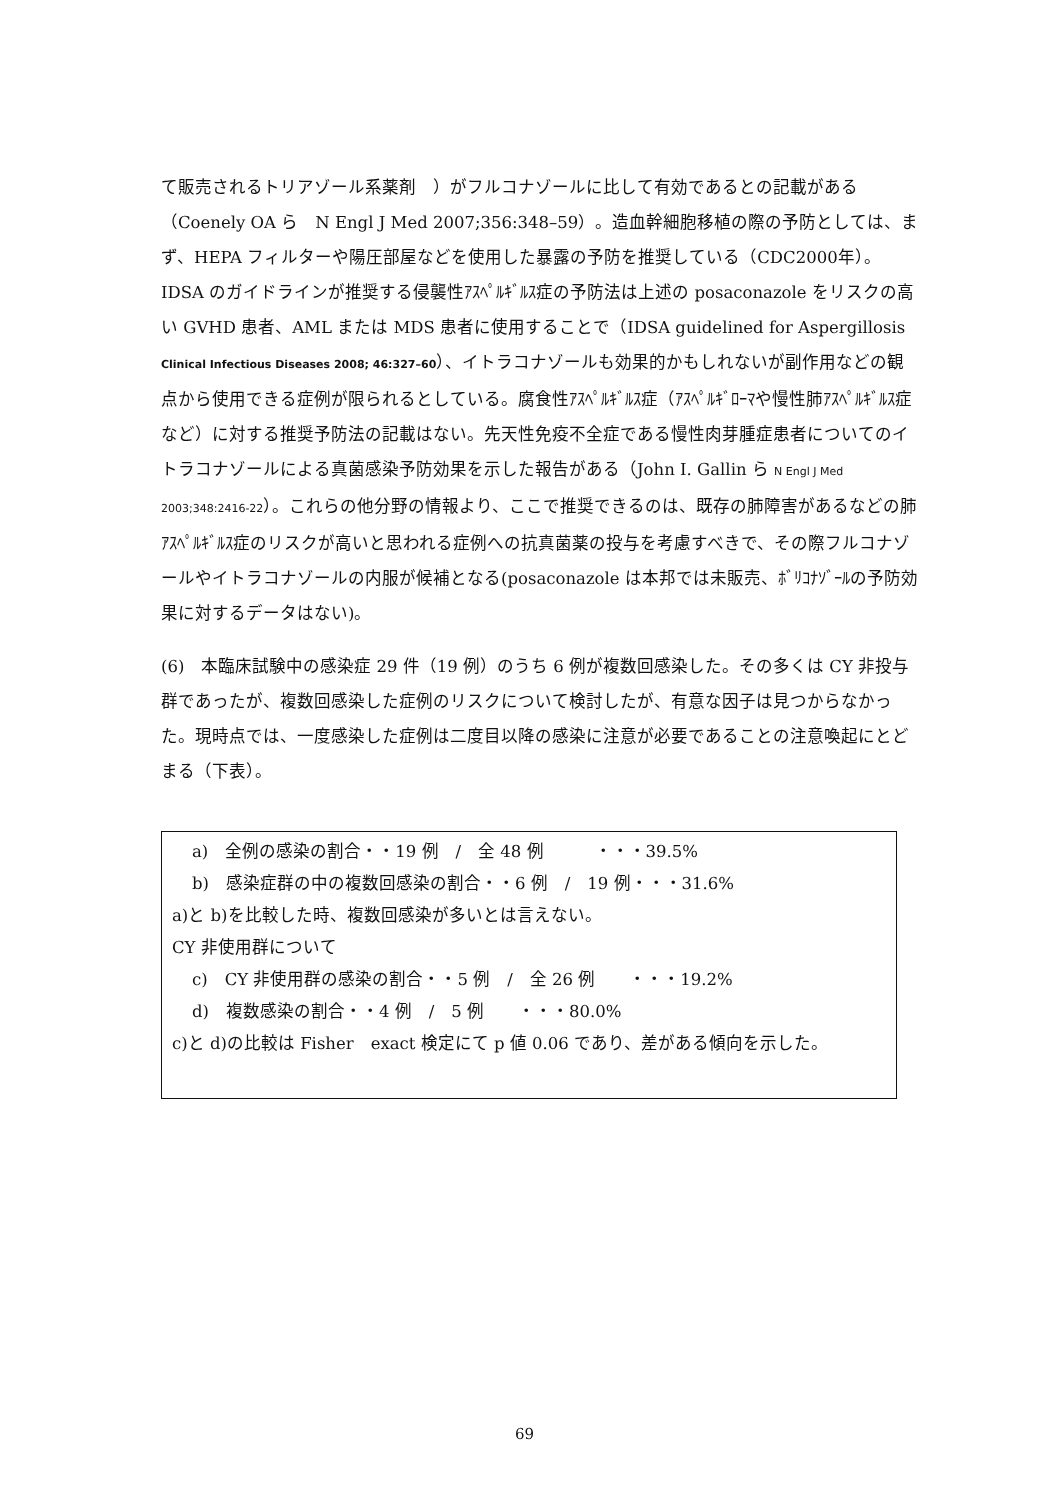て販売されるトリアゾール系薬剤　）がフルコナゾールに比して有効であるとの記載がある（Coenely OA ら　N Engl J Med 2007;356:348–59）。造血幹細胞移植の際の予防としては、まず、HEPA フィルターや陽圧部屋などを使用した暴露の予防を推奨している（CDC2000年）。IDSA のガイドラインが推奨する侵襲性ｱｽﾍﾟﾙｷﾞﾙｽ症の予防法は上述の posaconazole をリスクの高い GVHD 患者、AML または MDS 患者に使用することで（IDSA guidelined for Aspergillosis Clinical Infectious Diseases 2008; 46:327–60）、イトラコナゾールも効果的かもしれないが副作用などの観点から使用できる症例が限られるとしている。腐食性ｱｽﾍﾟﾙｷﾞﾙｽ症（ｱｽﾍﾟﾙｷﾞﾛｰﾏや慢性肺ｱｽﾍﾟﾙｷﾞﾙｽ症など）に対する推奨予防法の記載はない。先天性免疫不全症である慢性肉芽腫症患者についてのイトラコナゾールによる真菌感染予防効果を示した報告がある（John I. Gallin ら N Engl J Med 2003;348:2416-22）。これらの他分野の情報より、ここで推奨できるのは、既存の肺障害があるなどの肺ｱｽﾍﾟﾙｷﾞﾙｽ症のリスクが高いと思われる症例への抗真菌薬の投与を考慮すべきで、その際フルコナゾールやイトラコナゾールの内服が候補となる(posaconazole は本邦では未販売、ﾎﾞﾘｺﾅｿﾞｰﾙの予防効果に対するデータはない)。
(6)　本臨床試験中の感染症 29 件（19 例）のうち 6 例が複数回感染した。その多くは CY 非投与群であったが、複数回感染した症例のリスクについて検討したが、有意な因子は見つからなかった。現時点では、一度感染した症例は二度目以降の感染に注意が必要であることの注意喚起にとどまる（下表）。
a)　全例の感染の割合・・19 例　/　全 48 例　　　・・・39.5%
b)　感染症群の中の複数回感染の割合・・6 例　/　19 例・・・31.6%
a)と b)を比較した時、複数回感染が多いとは言えない。
CY 非使用群について
c)　CY 非使用群の感染の割合・・5 例　/　全 26 例　　・・・19.2%
d)　複数感染の割合・・4 例　/　5 例　　・・・80.0%
c)と d)の比較は Fisher　exact 検定にて p 値 0.06 であり、差がある傾向を示した。
69